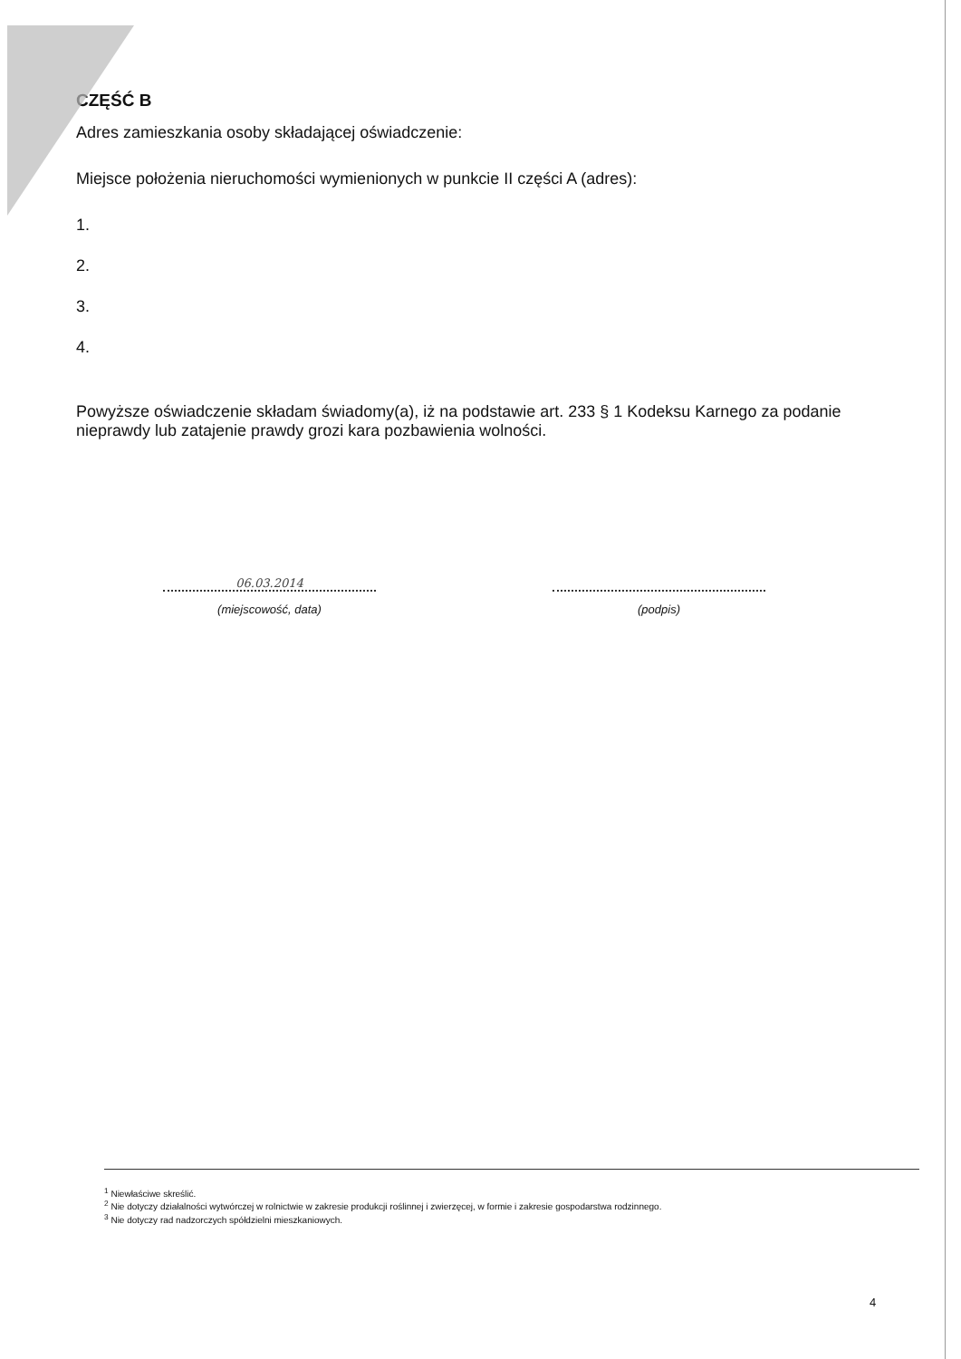CZĘŚĆ B
Adres zamieszkania osoby składającej oświadczenie:
Miejsce położenia nieruchomości wymienionych w punkcie II części A (adres):
1.
2.
3.
4.
Powyższe oświadczenie składam świadomy(a), iż na podstawie art. 233 § 1 Kodeksu Karnego za podanie nieprawdy lub zatajenie prawdy grozi kara pozbawienia wolności.
06.03.2014
(miejscowość, data)
(podpis)
<sup>1</sup> Niewłaściwe skreślić.
<sup>2</sup> Nie dotyczy działalności wytwórczej w rolnictwie w zakresie produkcji roślinnej i zwierzęcej, w formie i zakresie gospodarstwa rodzinnego.
<sup>3</sup> Nie dotyczy rad nadzorczych spółdzielni mieszkaniowych.
4